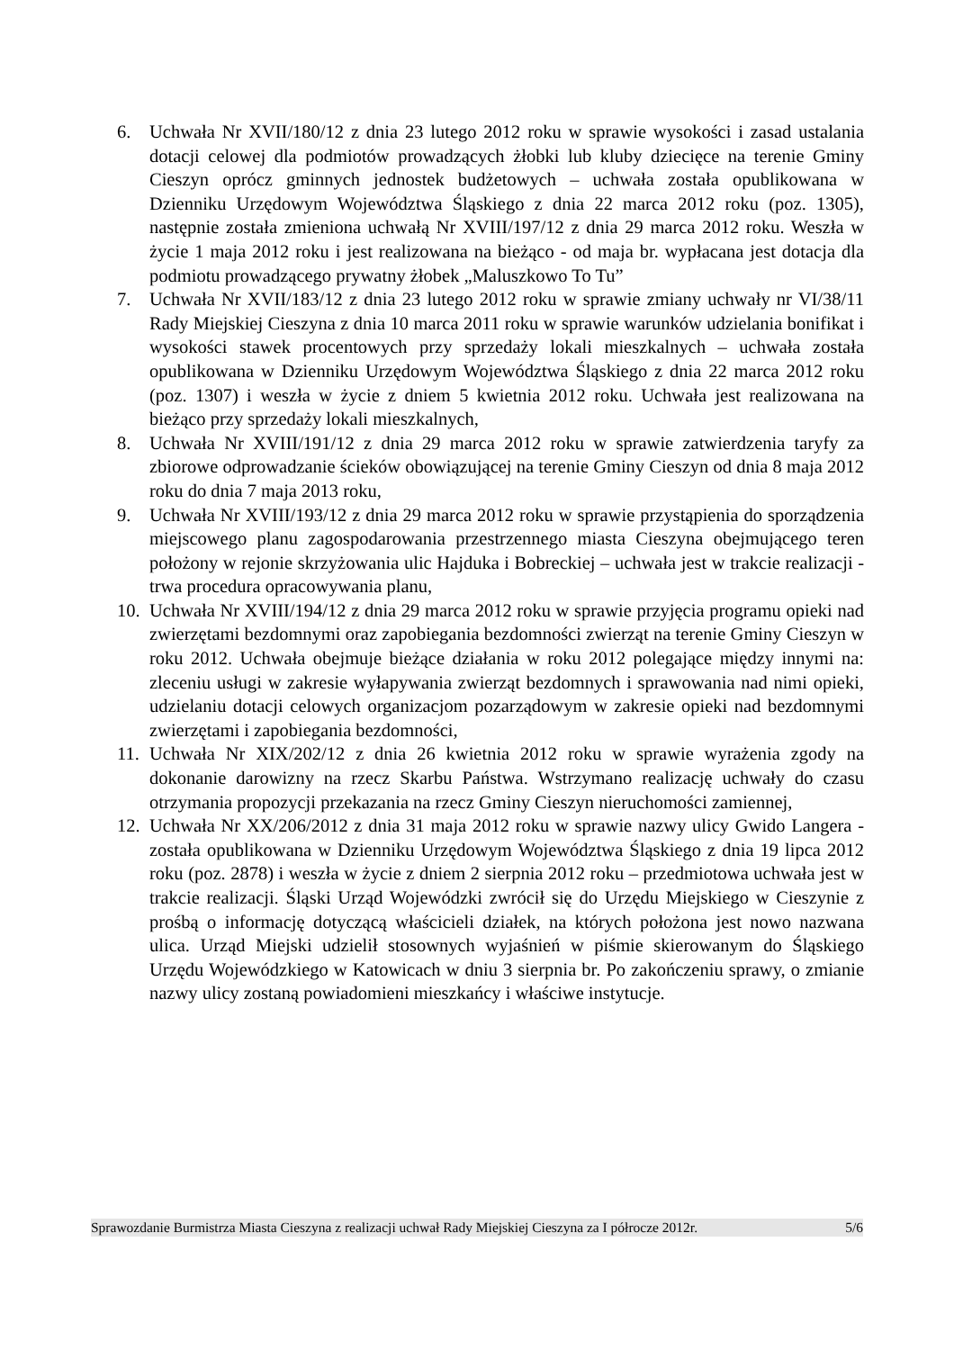6. Uchwała Nr XVII/180/12 z dnia 23 lutego 2012 roku w sprawie wysokości i zasad ustalania dotacji celowej dla podmiotów prowadzących żłobki lub kluby dziecięce na terenie Gminy Cieszyn oprócz gminnych jednostek budżetowych – uchwała została opublikowana w Dzienniku Urzędowym Województwa Śląskiego z dnia 22 marca 2012 roku (poz. 1305), następnie została zmieniona uchwałą Nr XVIII/197/12 z dnia 29 marca 2012 roku. Weszła w życie 1 maja 2012 roku i jest realizowana na bieżąco - od maja br. wypłacana jest dotacja dla podmiotu prowadzącego prywatny żłobek „Maluszkowo To Tu”
7. Uchwała Nr XVII/183/12 z dnia 23 lutego 2012 roku w sprawie zmiany uchwały nr VI/38/11 Rady Miejskiej Cieszyna z dnia 10 marca 2011 roku w sprawie warunków udzielania bonifikat i wysokości stawek procentowych przy sprzedaży lokali mieszkalnych – uchwała została opublikowana w Dzienniku Urzędowym Województwa Śląskiego z dnia 22 marca 2012 roku (poz. 1307) i weszła w życie z dniem 5 kwietnia 2012 roku. Uchwała jest realizowana na bieżąco przy sprzedaży lokali mieszkalnych,
8. Uchwała Nr XVIII/191/12 z dnia 29 marca 2012 roku w sprawie zatwierdzenia taryfy za zbiorowe odprowadzanie ścieków obowiązującej na terenie Gminy Cieszyn od dnia 8 maja 2012 roku do dnia 7 maja 2013 roku,
9. Uchwała Nr XVIII/193/12 z dnia 29 marca 2012 roku w sprawie przystąpienia do sporządzenia miejscowego planu zagospodarowania przestrzennego miasta Cieszyna obejmującego teren położony w rejonie skrzyżowania ulic Hajduka i Bobreckiej – uchwała jest w trakcie realizacji - trwa procedura opracowywania planu,
10.
Uchwała Nr XVIII/194/12 z dnia 29 marca 2012 roku w sprawie przyjęcia programu opieki nad zwierzętami bezdomnymi oraz zapobiegania bezdomności zwierząt na terenie Gminy Cieszyn w roku 2012. Uchwała obejmuje bieżące działania w roku 2012 polegające między innymi na: zleceniu usługi w zakresie wyłapywania zwierząt bezdomnych i sprawowania nad nimi opieki, udzielaniu dotacji celowych organizacjom pozarządowym w zakresie opieki nad bezdomnymi zwierzętami i zapobiegania bezdomności,
11.
Uchwała Nr XIX/202/12 z dnia 26 kwietnia 2012 roku w sprawie wyrażenia zgody na dokonanie darowizny na rzecz Skarbu Państwa. Wstrzymano realizację uchwały do czasu otrzymania propozycji przekazania na rzecz Gminy Cieszyn nieruchomości zamiennej,
12.
Uchwała Nr XX/206/2012 z dnia 31 maja 2012 roku w sprawie nazwy ulicy Gwido Langera - została opublikowana w Dzienniku Urzędowym Województwa Śląskiego z dnia 19 lipca 2012 roku (poz. 2878) i weszła w życie z dniem 2 sierpnia 2012 roku – przedmiotowa uchwała jest w trakcie realizacji. Śląski Urząd Wojewódzki zwrócił się do Urzędu Miejskiego w Cieszynie z prośbą o informację dotyczącą właścicieli działek, na których położona jest nowo nazwana ulica. Urząd Miejski udzielił stosownych wyjaśnień w piśmie skierowanym do Śląskiego Urzędu Wojewódzkiego w Katowicach w dniu 3 sierpnia br. Po zakończeniu sprawy, o zmianie nazwy ulicy zostaną powiadomieni mieszkańcy i właściwe instytucje.
Sprawozdanie Burmistrza Miasta Cieszyna z realizacji uchwał Rady Miejskiej Cieszyna za I półrocze 2012r. 5/6